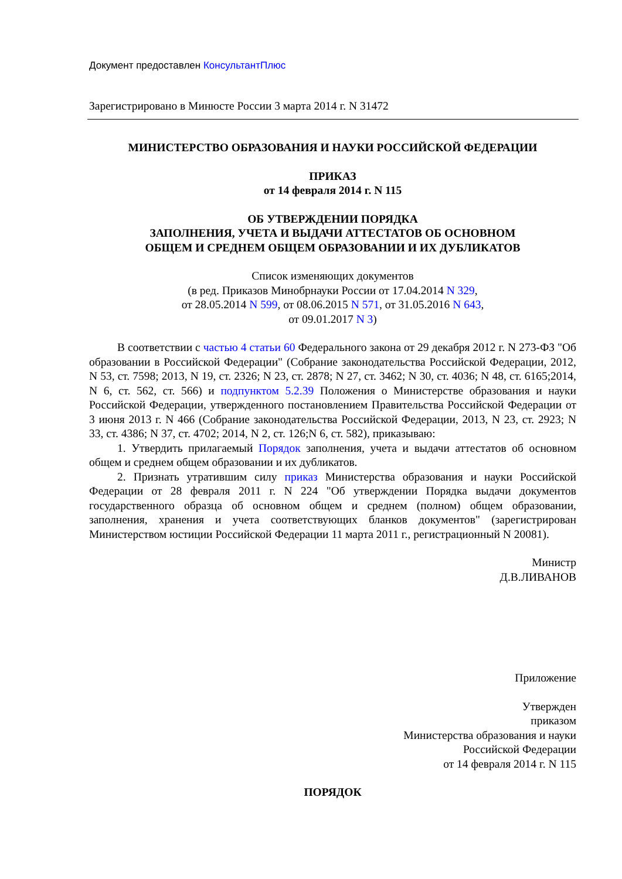Документ предоставлен КонсультантПлюс
Зарегистрировано в Минюсте России 3 марта 2014 г. N 31472
МИНИСТЕРСТВО ОБРАЗОВАНИЯ И НАУКИ РОССИЙСКОЙ ФЕДЕРАЦИИ
ПРИКАЗ
от 14 февраля 2014 г. N 115
ОБ УТВЕРЖДЕНИИ ПОРЯДКА
ЗАПОЛНЕНИЯ, УЧЕТА И ВЫДАЧИ АТТЕСТАТОВ ОБ ОСНОВНОМ
ОБЩЕМ И СРЕДНЕМ ОБЩЕМ ОБРАЗОВАНИИ И ИХ ДУБЛИКАТОВ
Список изменяющих документов
(в ред. Приказов Минобрнауки России от 17.04.2014 N 329,
от 28.05.2014 N 599, от 08.06.2015 N 571, от 31.05.2016 N 643,
от 09.01.2017 N 3)
В соответствии с частью 4 статьи 60 Федерального закона от 29 декабря 2012 г. N 273-ФЗ "Об образовании в Российской Федерации" (Собрание законодательства Российской Федерации, 2012, N 53, ст. 7598; 2013, N 19, ст. 2326; N 23, ст. 2878; N 27, ст. 3462; N 30, ст. 4036; N 48, ст. 6165;2014, N 6, ст. 562, ст. 566) и подпунктом 5.2.39 Положения о Министерстве образования и науки Российской Федерации, утвержденного постановлением Правительства Российской Федерации от 3 июня 2013 г. N 466 (Собрание законодательства Российской Федерации, 2013, N 23, ст. 2923; N 33, ст. 4386; N 37, ст. 4702; 2014, N 2, ст. 126;N 6, ст. 582), приказываю:
1. Утвердить прилагаемый Порядок заполнения, учета и выдачи аттестатов об основном общем и среднем общем образовании и их дубликатов.
2. Признать утратившим силу приказ Министерства образования и науки Российской Федерации от 28 февраля 2011 г. N 224 "Об утверждении Порядка выдачи документов государственного образца об основном общем и среднем (полном) общем образовании, заполнения, хранения и учета соответствующих бланков документов" (зарегистрирован Министерством юстиции Российской Федерации 11 марта 2011 г., регистрационный N 20081).
Министр
Д.В.ЛИВАНОВ
Приложение
Утвержден
приказом
Министерства образования и науки
Российской Федерации
от 14 февраля 2014 г. N 115
ПОРЯДОК